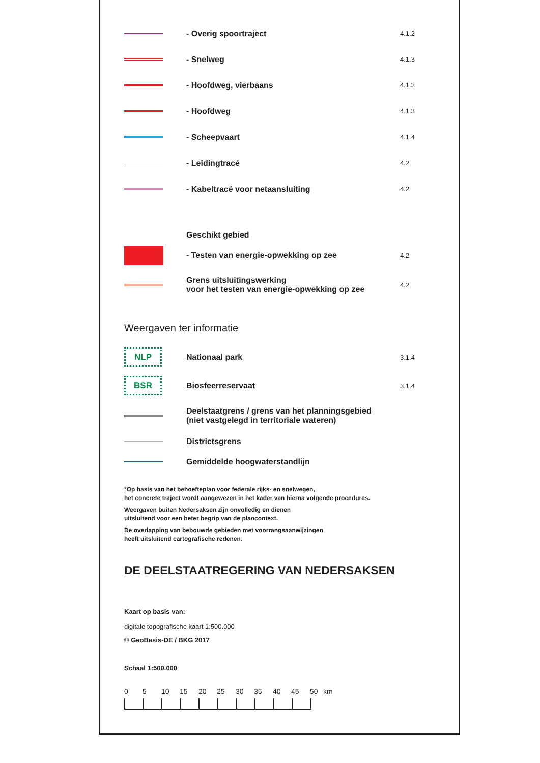- Overig spoortraject
4.1.2
- Snelweg
4.1.3
- Hoofdweg, vierbaans
4.1.3
- Hoofdweg
4.1.3
- Scheepvaart
4.1.4
- Leidingtracé
4.2
- Kabeltracé voor netaansluiting
4.2
Geschikt gebied
- Testen van energie-opwekking op zee
4.2
Grens uitsluitingswerking
voor het testen van energie-opwekking op zee
4.2
Weergaven ter informatie
NLP
Nationaal park
3.1.4
BSR
Biosfeerreservaat
3.1.4
Deelstaatgrens / grens van het planningsgebied
(niet vastgelegd in territoriale wateren)
Districtsgrens
Gemiddelde hoogwaterstandlijn
*Op basis van het behoefteplan voor federale rijks- en snelwegen,
het concrete traject wordt aangewezen in het kader van hierna volgende procedures.
Weergaven buiten Nedersaksen zijn onvolledig en dienen
uitsluitend voor een beter begrip van de plancontext.
De overlapping van bebouwde gebieden met voorrangsaanwijzingen
heeft uitsluitend cartografische redenen.
DE DEELSTAATREGERING VAN NEDERSAKSEN
Kaart op basis van:
digitale topografische kaart 1:500.000
© GeoBasis-DE / BKG 2017
Schaal 1:500.000
0 5 10 15 20 25 30 35 40 45 50 km